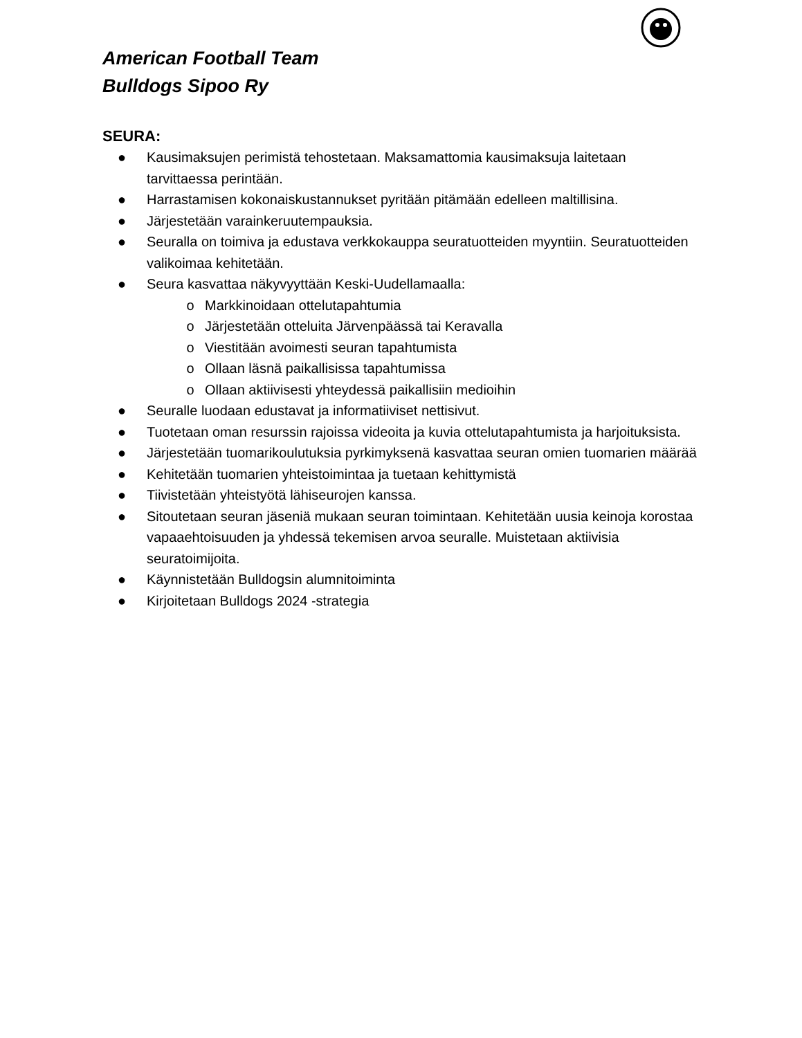American Football Team
Bulldogs Sipoo Ry
SEURA:
● Kausimaksujen perimistä tehostetaan. Maksamattomia kausimaksuja laitetaan tarvittaessa perintään.
● Harrastamisen kokonaiskustannukset pyritään pitämään edelleen maltillisina.
● Järjestetään varainkeruutempauksia.
● Seuralla on toimiva ja edustava verkkokauppa seuratuotteiden myyntiin. Seuratuotteiden valikoimaa kehitetään.
● Seura kasvattaa näkyvyyttään Keski-Uudellamaalla:
o Markkinoidaan ottelutapahtumia
o Järjestetään otteluita Järvenpäässä tai Keravalla
o Viestitään avoimesti seuran tapahtumista
o Ollaan läsnä paikallisissa tapahtumissa
o Ollaan aktiivisesti yhteydessä paikallisiin medioihin
● Seuralle luodaan edustavat ja informatiiviset nettisivut.
● Tuotetaan oman resurssin rajoissa videoita ja kuvia ottelutapahtumista ja harjoituksista.
● Järjestetään tuomarikoulutuksia pyrkimyksenä kasvattaa seuran omien tuomarien määrää
● Kehitetään tuomarien yhteistoimintaa ja tuetaan kehittymistä
● Tiivistetään yhteistyötä lähiseurojen kanssa.
● Sitoutetaan seuran jäseniä mukaan seuran toimintaan. Kehitetään uusia keinoja korostaa vapaaehtoisuuden ja yhdessä tekemisen arvoa seuralle. Muistetaan aktiivisia seuratoimijoita.
● Käynnistetään Bulldogsin alumnitoiminta
● Kirjoitetaan Bulldogs 2024 -strategia